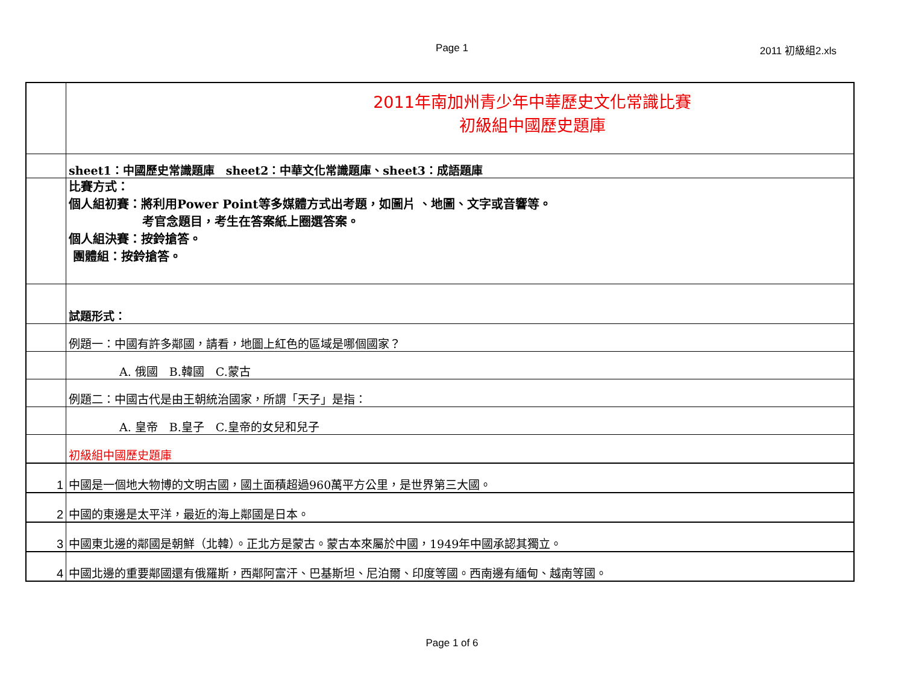Page 1
2011 初級組2.xls
| | 2011年南加州青少年中華歷史文化常識比賽 初級組中國歷史題庫 |
| | sheet1：中國歷史常識題庫 sheet2：中華文化常識題庫、sheet3：成語題庫 |
| | 比賽方式： 個人組初賽：將利用Power Point等多媒體方式出考題，如圖片 、地圖、文字或音響等。 考官念題目，考生在答案紙上圈選答案。 個人組決賽：按鈴搶答。 團體組：按鈴搶答。 |
| | 試題形式： |
| | 例題一：中國有許多鄰國，請看，地圖上紅色的區域是哪個國家？ |
| | A. 俄國 B.韓國 C.蒙古 |
| | 例題二：中國古代是由王朝統治國家，所謂「天子」是指： |
| | A. 皇帝 B.皇子 C.皇帝的女兒和兒子 |
| | 初級組中國歷史題庫 |
| 1 | 中國是一個地大物博的文明古國，國土面積超過960萬平方公里，是世界第三大國。 |
| 2 | 中國的東邊是太平洋，最近的海上鄰國是日本。 |
| 3 | 中國東北邊的鄰國是朝鮮（北韓）。正北方是蒙古。蒙古本來屬於中國，1949年中國承認其獨立。 |
| 4 | 中國北邊的重要鄰國還有俄羅斯，西鄰阿富汗、巴基斯坦、尼泊爾、印度等國。西南邊有緬甸、越南等國。 |
Page 1 of 6